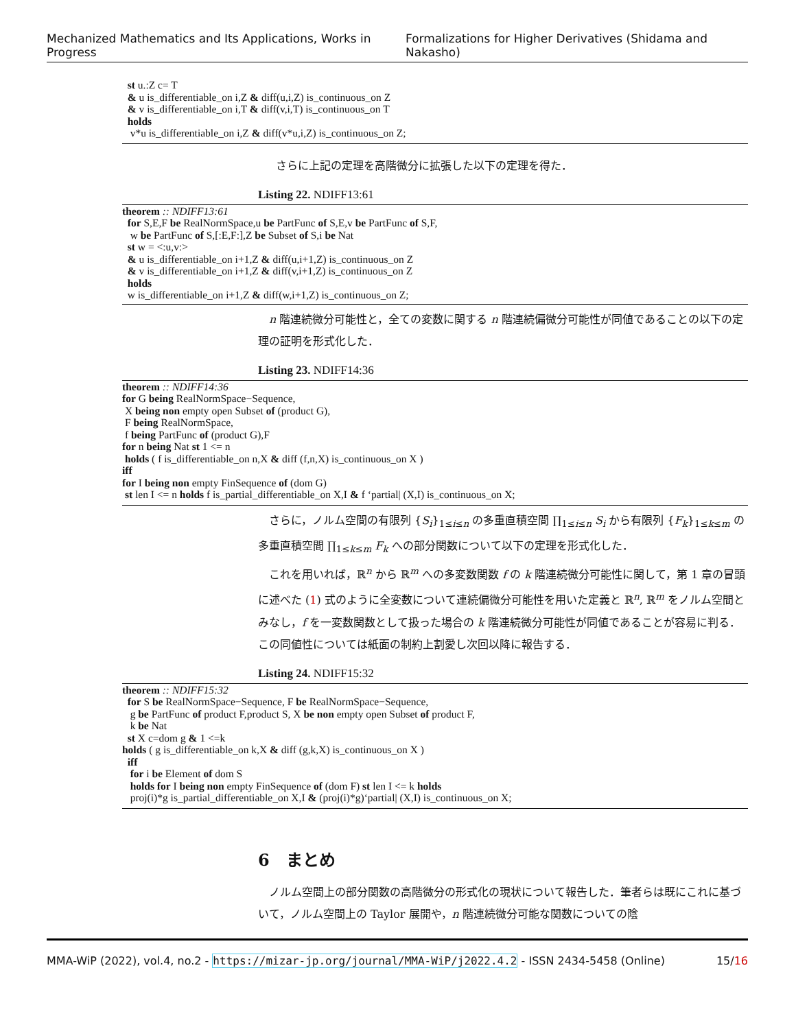Mechanized Mathematics and Its Applications, Works in Progress Formalizations for Higher Derivatives (Shidama and Nakasho)
st u.:Z c= T & u is_differentiable_on i,Z & diff(u,i,Z) is_continuous_on Z & v is_differentiable_on i,T & diff(v,i,T) is_continuous_on T holds v*u is_differentiable_on i,Z & diff(v*u,i,Z) is_continuous_on Z;
さらに上記の定理を高階微分に拡張した以下の定理を得た．
Listing 22. NDIFF13:61
theorem :: NDIFF13:61 for S,E,F be RealNormSpace,u be PartFunc of S,E,v be PartFunc of S,F, w be PartFunc of S,[:E,F:],Z be Subset of S,i be Nat st w = <:u,v:> & u is_differentiable_on i+1,Z & diff(u,i+1,Z) is_continuous_on Z & v is_differentiable_on i+1,Z & diff(v,i+1,Z) is_continuous_on Z holds w is_differentiable_on i+1,Z & diff(w,i+1,Z) is_continuous_on Z;
　n 階連続微分可能性と，全ての変数に関する n 階連続偏微分可能性が同値であることの以下の定理の証明を形式化した．
Listing 23. NDIFF14:36
theorem :: NDIFF14:36 for G being RealNormSpace−Sequence, X being non empty open Subset of (product G), F being RealNormSpace, f being PartFunc of (product G),F for n being Nat st 1 <= n holds ( f is_differentiable_on n,X & diff (f,n,X) is_continuous_on X ) iff for I being non empty FinSequence of (dom G) st len I <= n holds f is_partial_differentiable_on X,I & f ‘partial| (X,I) is_continuous_on X;
　さらに，ノルム空間の有限列 {S<sub>i</sub>}<sub>1≤i≤n</sub> の多重直積空間 ∏<sub>1≤i≤n</sub> S<sub>i</sub> から有限列 {F<sub>k</sub>}<sub>1≤k≤m</sub> の多重直積空間 ∏<sub>1≤k≤m</sub> F<sub>k</sub> への部分関数について以下の定理を形式化した．
　これを用いれば，ℝ<sup>n</sup> から ℝ<sup>m</sup> への多変数関数 f の k 階連続微分可能性に関して，第 1 章の冒頭に述べた (1) 式のように全変数について連続偏微分可能性を用いた定義と ℝ<sup>n</sup>, ℝ<sup>m</sup> をノルム空間とみなし，f を一変数関数として扱った場合の k 階連続微分可能性が同値であることが容易に判る．この同値性については紙面の制約上割愛し次回以降に報告する．
Listing 24. NDIFF15:32
theorem :: NDIFF15:32 for S be RealNormSpace−Sequence, F be RealNormSpace−Sequence, g be PartFunc of product F,product S, X be non empty open Subset of product F, k be Nat st X c=dom g & 1 <=k holds ( g is_differentiable_on k,X & diff (g,k,X) is_continuous_on X ) iff for i be Element of dom S holds for I being non empty FinSequence of (dom F) st len I <= k holds proj(i)*g is_partial_differentiable_on X,I & (proj(i)*g)‘partial| (X,I) is_continuous_on X;
6　まとめ
　ノルム空間上の部分関数の高階微分の形式化の現状について報告した．筆者らは既にこれに基づいて，ノルム空間上の Taylor 展開や，n 階連続微分可能な関数についての陰
MMA-WiP (2022), vol.4, no.2 - https://mizar-jp.org/journal/MMA-WiP/j2022.4.2 - ISSN 2434-5458 (Online) 15/16